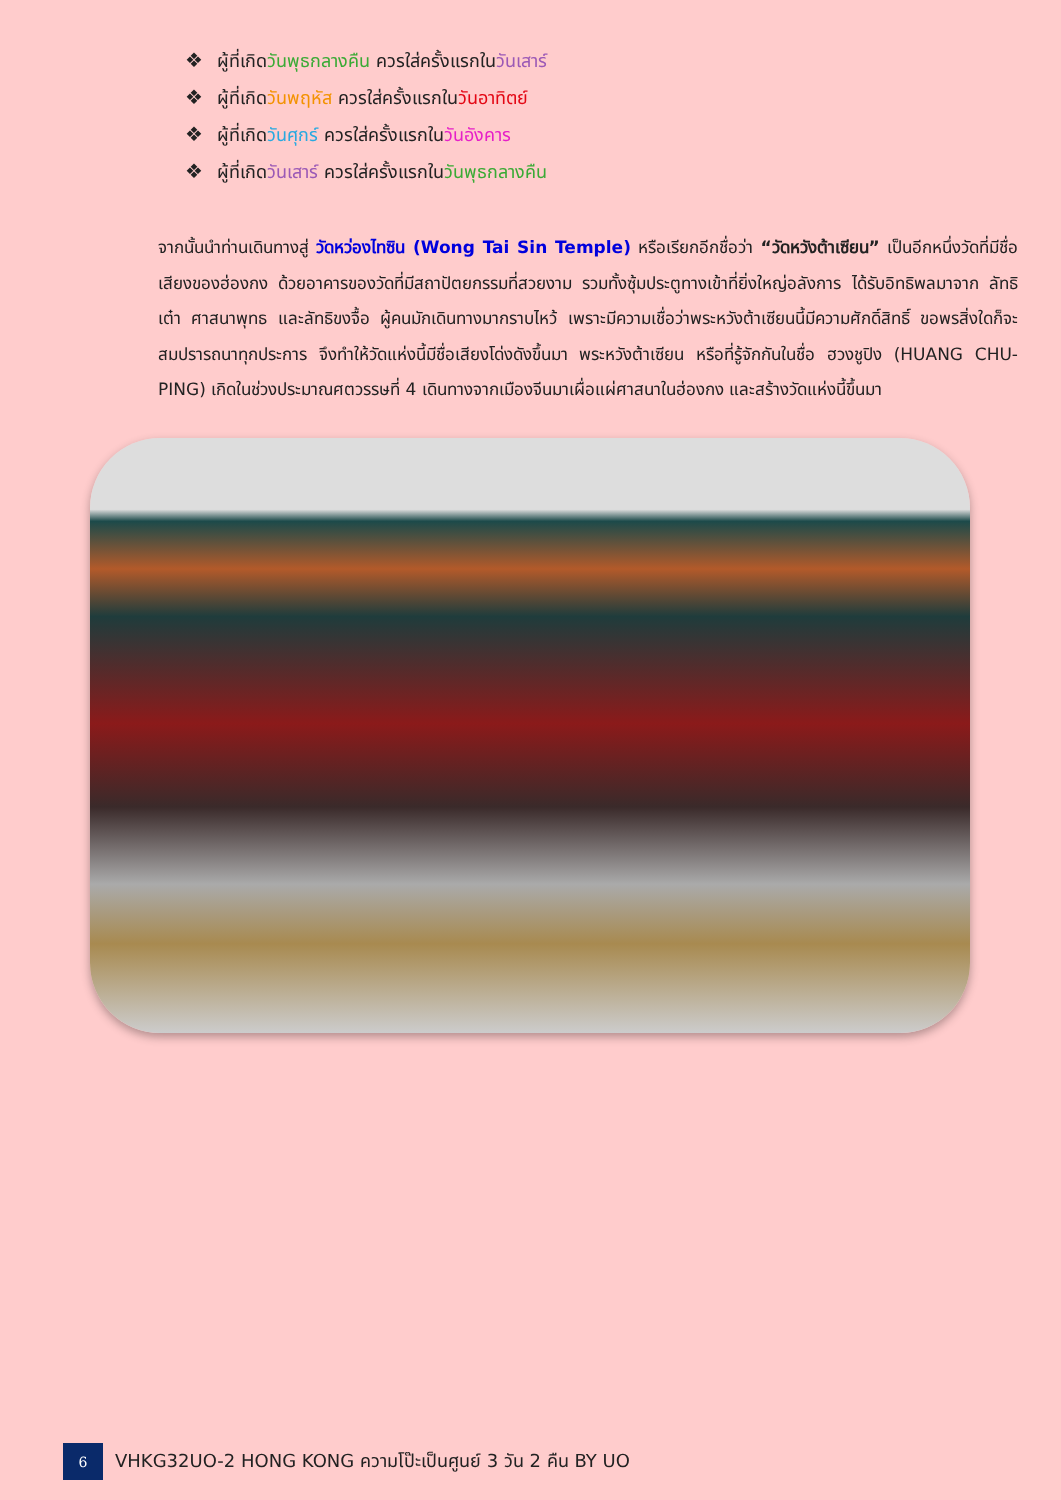❖ ผู้ที่เกิดวันพุธกลางคืน ควรใส่ครั้งแรกในวันเสาร์
❖ ผู้ที่เกิดวันพฤหัส ควรใส่ครั้งแรกในวันอาทิตย์
❖ ผู้ที่เกิดวันศุกร์ ควรใส่ครั้งแรกในวันอังคาร
❖ ผู้ที่เกิดวันเสาร์ ควรใส่ครั้งแรกในวันพุธกลางคืน
จากนั้นนำท่านเดินทางสู่ วัดหว่องไทซิน (Wong Tai Sin Temple) หรือเรียกอีกชื่อว่า “วัดหวังต้าเซียน” เป็นอีกหนึ่งวัดที่มีชื่อเสียงของฮ่องกง ด้วยอาคารของวัดที่มีสถาปัตยกรรมที่สวยงาม รวมทั้งซุ้มประตูทางเข้าที่ยิ่งใหญ่อลังการ ได้รับอิทธิพลมาจาก ลัทธิเต๋า ศาสนาพุทธ และลัทธิขงจื้อ ผู้คนมักเดินทางมากราบไหว้ เพราะมีความเชื่อว่าพระหวังต้าเซียนนี้มีความศักดิ์สิทธิ์ ขอพรสิ่งใดก็จะสมปรารถนาทุกประการ จึงทำให้วัดแห่งนี้มีชื่อเสียงโด่งดังขึ้นมา พระหวังต้าเซียน หรือที่รู้จักกันในชื่อ ฮวงชูปิง (HUANG CHU-PING) เกิดในช่วงประมาณศตวรรษที่ 4 เดินทางจากเมืองจีนมาเผื่อแผ่ศาสนาในฮ่องกง และสร้างวัดแห่งนี้ขึ้นมา
6
VHKG32UO-2 HONG KONG ความโป๊ะเป็นศูนย์ 3 วัน 2 คืน BY UO